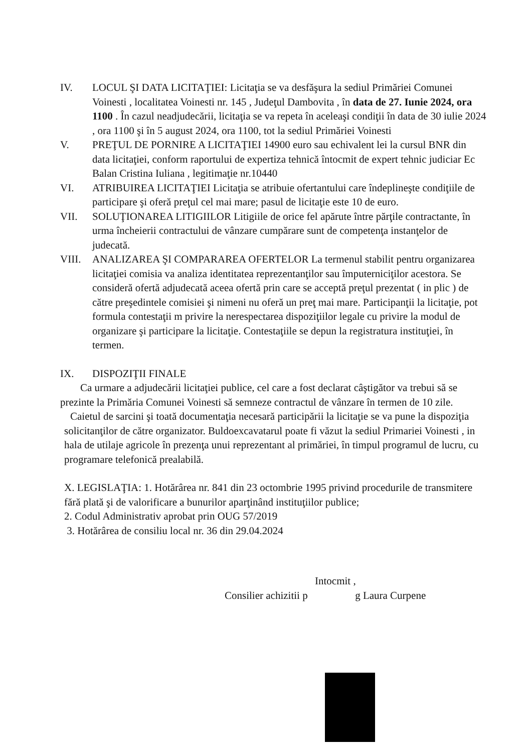IV. LOCUL ŞI DATA LICITAŢIEI: Licitaţia se va desfăşura la sediul Primăriei Comunei Voinesti , localitatea Voinesti nr. 145 , Judeţul Dambovita , în data de 27. Iunie 2024, ora 1100 . În cazul neadjudecării, licitaţia se va repeta în aceleaşi condiţii în data de 30 iulie 2024 , ora 1100 şi în 5 august 2024, ora 1100, tot la sediul Primăriei Voinesti
V. PREŢUL DE PORNIRE A LICITAŢIEI 14900 euro sau echivalent lei la cursul BNR din data licitaţiei, conform raportului de expertiza tehnică întocmit de expert tehnic judiciar Ec Balan Cristina Iuliana , legitimaţie nr.10440
VI. ATRIBUIREA LICITAŢIEI Licitaţia se atribuie ofertantului care îndeplineşte condiţiile de participare şi oferă preţul cel mai mare; pasul de licitaţie este 10 de euro.
VII. SOLUŢIONAREA LITIGIILOR Litigiile de orice fel apărute între părţile contractante, în urma încheierii contractului de vânzare cumpărare sunt de competenţa instanţelor de judecată.
VIII. ANALIZAREA ŞI COMPARAREA OFERTELOR La termenul stabilit pentru organizarea licitaţiei comisia va analiza identitatea reprezentanţilor sau împuterniciţilor acestora. Se consideră ofertă adjudecată aceea ofertă prin care se acceptă preţul prezentat ( in plic ) de către preşedintele comisiei şi nimeni nu oferă un preţ mai mare. Participanţii la licitaţie, pot formula contestaţii m privire la nerespectarea dispoziţiilor legale cu privire la modul de organizare şi participare la licitaţie. Contestaţiile se depun la registratura instituţiei, în termen.
IX. DISPOZIŢII FINALE
Ca urmare a adjudecării licitaţiei publice, cel care a fost declarat câştigător va trebui să se prezinte la Primăria Comunei Voinesti să semneze contractul de vânzare în termen de 10 zile.
Caietul de sarcini şi toată documentaţia necesară participării la licitaţie se va pune la dispoziţia solicitanţilor de către organizator. Buldoexcavatarul poate fi văzut la sediul Primariei Voinesti , in hala de utilaje agricole în prezenţa unui reprezentant al primăriei, în timpul programul de lucru, cu programare telefonică prealabilă.
X. LEGISLAŢIA: 1. Hotărârea nr. 841 din 23 octombrie 1995 privind procedurile de transmitere fără plată şi de valorificare a bunurilor aparţinând instituţiilor publice;
2. Codul Administrativ aprobat prin OUG 57/2019
3. Hotărârea de consiliu local nr. 36 din 29.04.2024
Intocmit ,
Consilier achizitii p g Laura Curpene